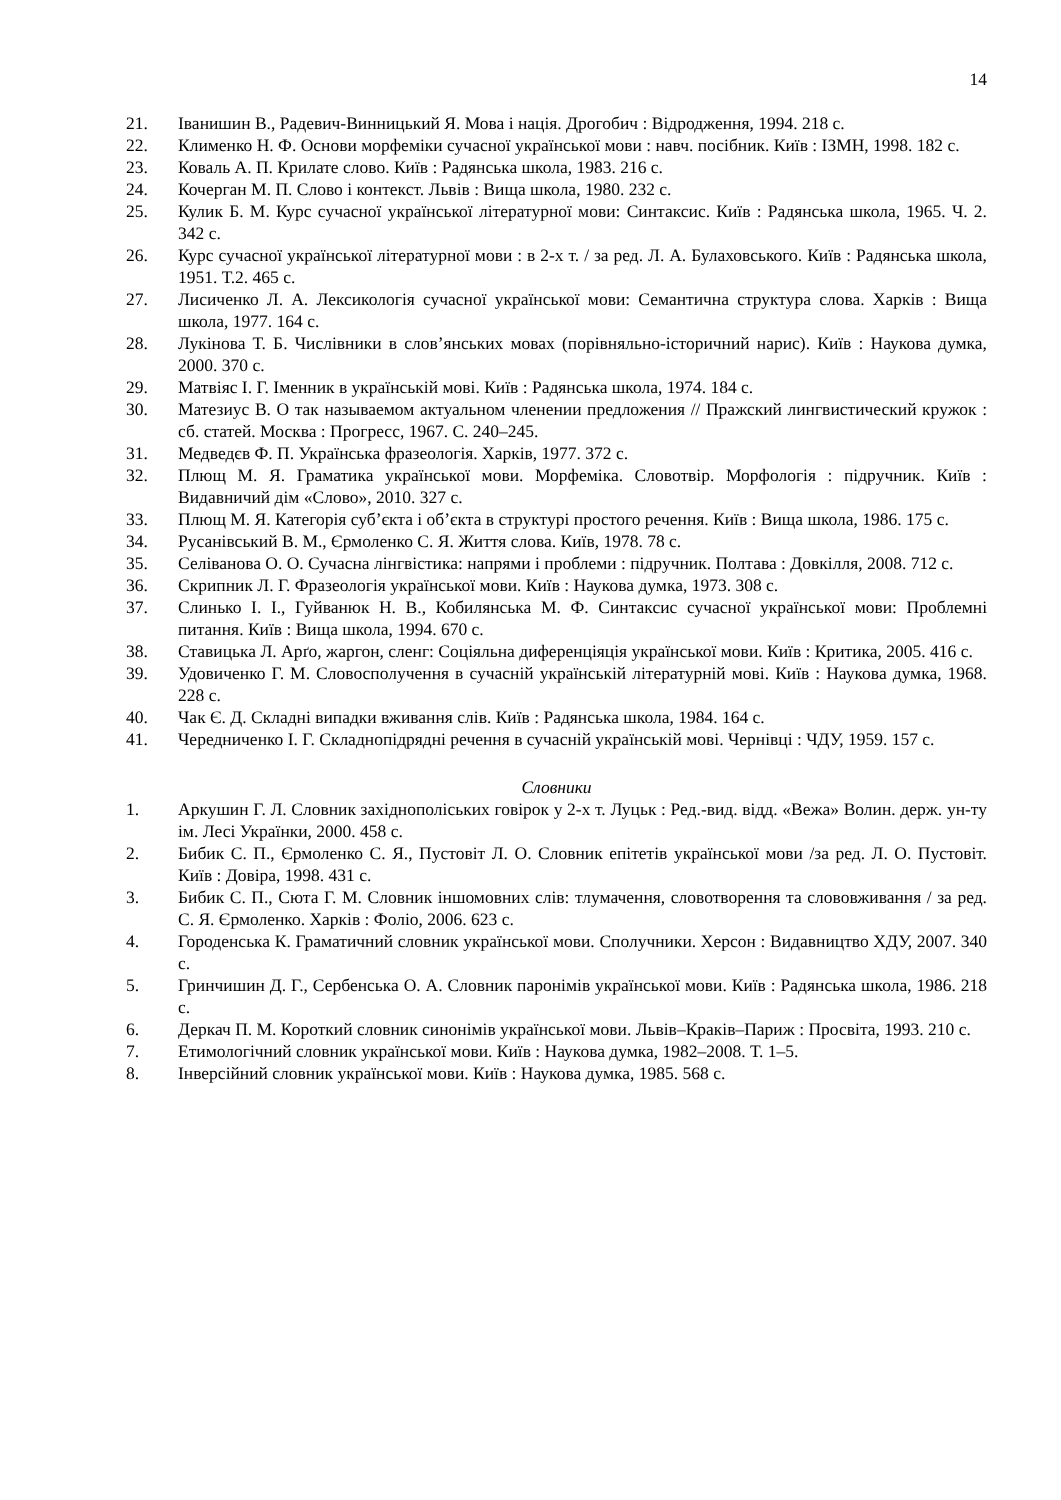14
21. Іванишин В., Радевич-Винницький Я. Мова і нація. Дрогобич : Відродження, 1994. 218 с.
22. Клименко Н. Ф. Основи морфеміки сучасної української мови : навч. посібник. Київ : ІЗМН, 1998. 182 с.
23. Коваль А. П. Крилате слово. Київ : Радянська школа, 1983. 216 с.
24. Кочерган М. П. Слово і контекст. Львів : Вища школа, 1980. 232 с.
25. Кулик Б. М. Курс сучасної української літературної мови: Синтаксис. Київ : Радянська школа, 1965. Ч. 2. 342 с.
26. Курс сучасної української літературної мови : в 2-х т. / за ред. Л. А. Булаховського. Київ : Радянська школа, 1951. Т.2. 465 с.
27. Лисиченко Л. А. Лексикологія сучасної української мови: Семантична структура слова. Харків : Вища школа, 1977. 164 с.
28. Лукінова Т. Б. Числівники в слов’янських мовах (порівняльно-історичний нарис). Київ : Наукова думка, 2000. 370 с.
29. Матвіяс І. Г. Іменник в українській мові. Київ : Радянська школа, 1974. 184 с.
30. Матезиус В. О так называемом актуальном членении предложения // Пражский лингвистический кружок : сб. статей. Москва : Прогресс, 1967. С. 240–245.
31. Медведєв Ф. П. Українська фразеологія. Харків, 1977. 372 с.
32. Плющ М. Я. Граматика української мови. Морфеміка. Словотвір. Морфологія : підручник. Київ : Видавничий дім «Слово», 2010. 327 с.
33. Плющ М. Я. Категорія суб’єкта і об’єкта в структурі простого речення. Київ : Вища школа, 1986. 175 с.
34. Русанівський В. М., Єрмоленко С. Я. Життя слова. Київ, 1978. 78 с.
35. Селіванова О. О. Сучасна лінгвістика: напрями і проблеми : підручник. Полтава : Довкілля, 2008. 712 с.
36. Скрипник Л. Г. Фразеологія української мови. Київ : Наукова думка, 1973. 308 с.
37. Слинько І. І., Гуйванюк Н. В., Кобилянська М. Ф. Синтаксис сучасної української мови: Проблемні питання. Київ : Вища школа, 1994. 670 с.
38. Ставицька Л. Арґо, жаргон, сленг: Соціяльна диференціяція української мови. Київ : Критика, 2005. 416 с.
39. Удовиченко Г. М. Словосполучення в сучасній українській літературній мові. Київ : Наукова думка, 1968. 228 с.
40. Чак Є. Д. Складні випадки вживання слів. Київ : Радянська школа, 1984. 164 с.
41. Чередниченко І. Г. Складнопідрядні речення в сучасній українській мові. Чернівці : ЧДУ, 1959. 157 с.
Словники
1. Аркушин Г. Л. Словник західнополіських говірок у 2-х т. Луцьк : Ред.-вид. відд. «Вежа» Волин. держ. ун-ту ім. Лесі Українки, 2000. 458 с.
2. Бибик С. П., Єрмоленко С. Я., Пустовіт Л. О. Словник епітетів української мови /за ред. Л. О. Пустовіт. Київ : Довіра, 1998. 431 с.
3. Бибик С. П., Сюта Г. М. Словник іншомовних слів: тлумачення, словотворення та слововживання / за ред. С. Я. Єрмоленко. Харків : Фоліо, 2006. 623 с.
4. Городенська К. Граматичний словник української мови. Сполучники. Херсон : Видавництво ХДУ, 2007. 340 с.
5. Гринчишин Д. Г., Сербенська О. А. Словник паронімів української мови. Київ : Радянська школа, 1986. 218 с.
6. Деркач П. М. Короткий словник синонімів української мови. Львів–Краків–Париж : Просвіта, 1993. 210 с.
7. Етимологічний словник української мови. Київ : Наукова думка, 1982–2008. Т. 1–5.
8. Інверсійний словник української мови. Київ : Наукова думка, 1985. 568 с.